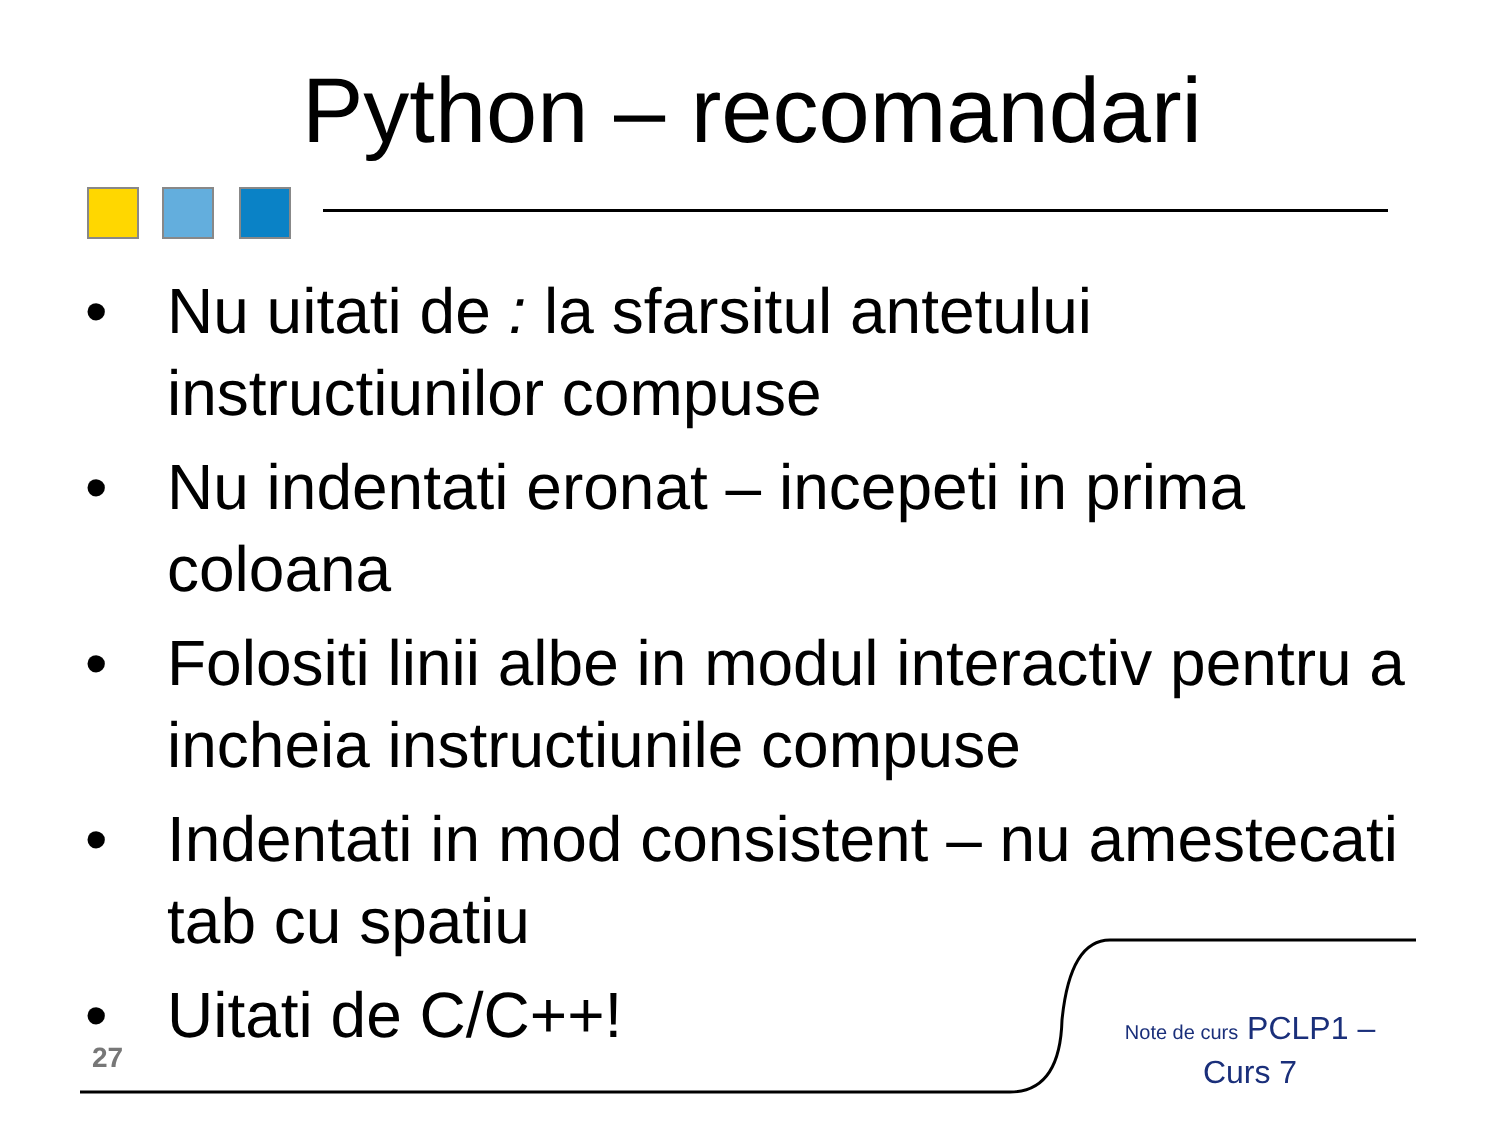Python – recomandari
• Nu uitati de : la sfarsitul antetului instructiunilor compuse
• Nu indentati eronat – incepeti in prima coloana
• Folositi linii albe in modul interactiv pentru a incheia instructiunile compuse
• Indentati in mod consistent – nu amestecati tab cu spatiu
• Uitati de C/C++!
27
Note de curs PCLP1 – Curs 7